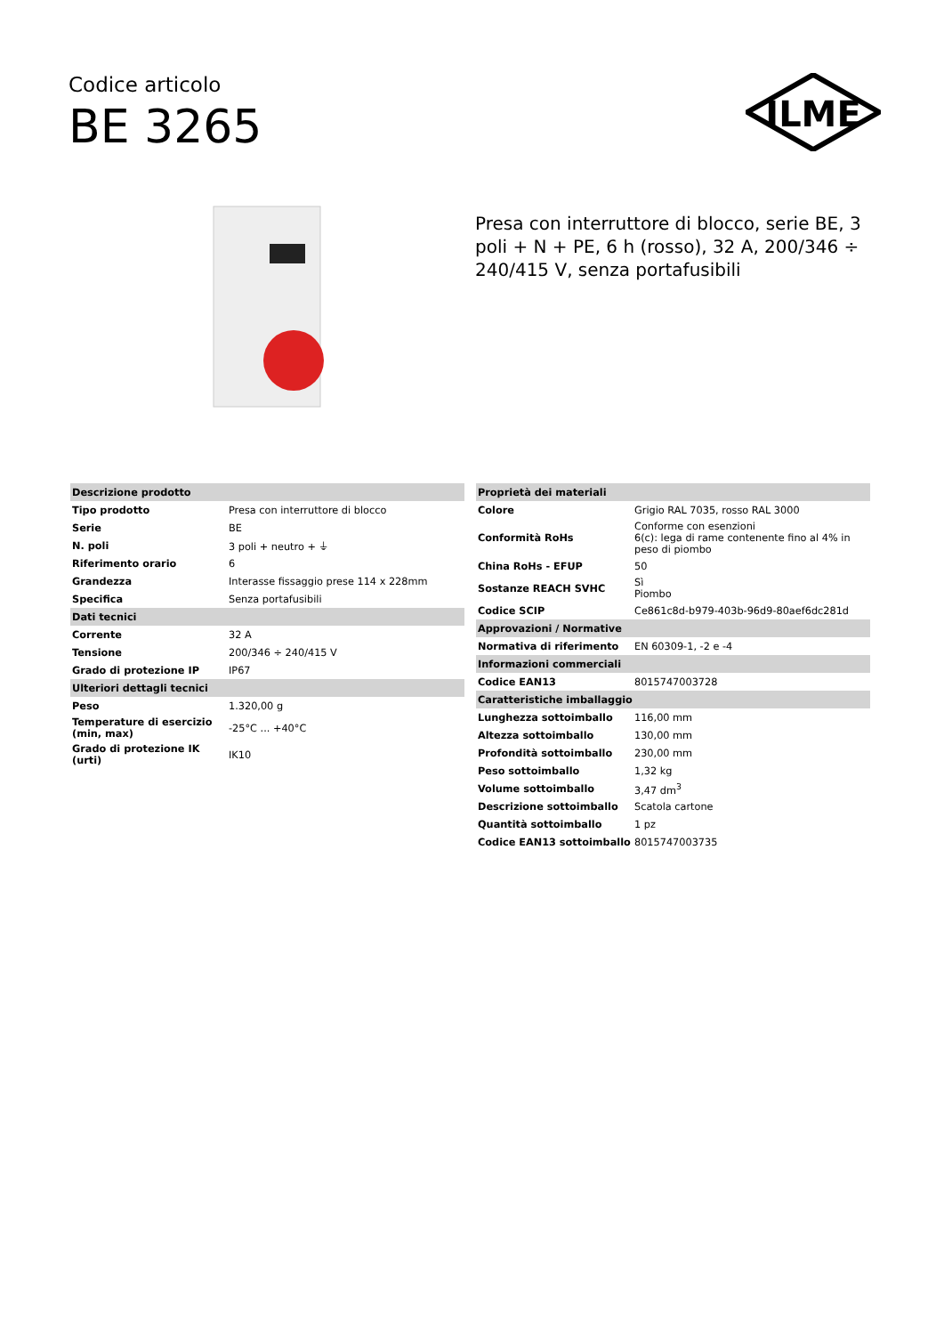Codice articolo
BE 3265
ILME
Presa con interruttore di blocco, serie BE, 3 poli + N + PE, 6 h (rosso), 32 A, 200/346 ÷ 240/415 V, senza portafusibili
| Descrizione prodotto | |
| Tipo prodotto | Presa con interruttore di blocco |
| Serie | BE |
| N. poli | 3 poli + neutro + ⏚ |
| Riferimento orario | 6 |
| Grandezza | Interasse fissaggio prese 114 x 228mm |
| Specifica | Senza portafusibili |
| Dati tecnici | |
| Corrente | 32 A |
| Tensione | 200/346 ÷ 240/415 V |
| Grado di protezione IP | IP67 |
| Ulteriori dettagli tecnici | |
| Peso | 1.320,00 g |
| Temperature di esercizio (min, max) | -25°C ... +40°C |
| Grado di protezione IK (urti) | IK10 |
| Proprietà dei materiali | |
| Colore | Grigio RAL 7035, rosso RAL 3000 |
| Conformità RoHs | Conforme con esenzioni 6(c): lega di rame contenente fino al 4% in peso di piombo |
| China RoHs - EFUP | 50 |
| Sostanze REACH SVHC | Sì Piombo |
| Codice SCIP | Ce861c8d-b979-403b-96d9-80aef6dc281d |
| Approvazioni / Normative | |
| Normativa di riferimento | EN 60309-1, -2 e -4 |
| Informazioni commerciali | |
| Codice EAN13 | 8015747003728 |
| Caratteristiche imballaggio | |
| Lunghezza sottoimballo | 116,00 mm |
| Altezza sottoimballo | 130,00 mm |
| Profondità sottoimballo | 230,00 mm |
| Peso sottoimballo | 1,32 kg |
| Volume sottoimballo | 3,47 dm<sup>3</sup> |
| Descrizione sottoimballo | Scatola cartone |
| Quantità sottoimballo | 1 pz |
| Codice EAN13 sottoimballo | 8015747003735 |